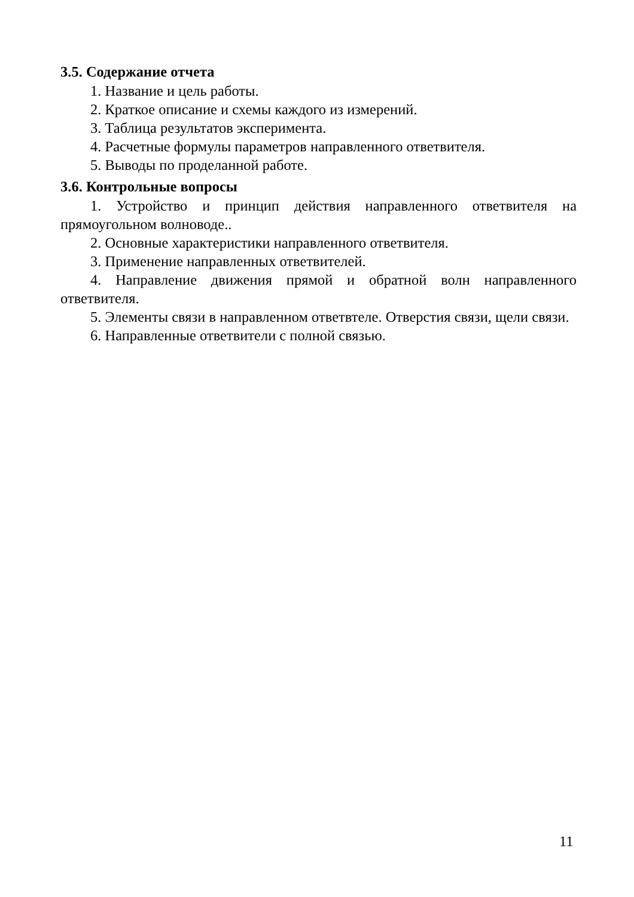3.5. Содержание отчета
1. Название и цель работы.
2. Краткое описание и схемы каждого из измерений.
3. Таблица результатов эксперимента.
4. Расчетные формулы параметров направленного ответвителя.
5. Выводы по проделанной работе.
3.6. Контрольные вопросы
1. Устройство и принцип действия направленного ответвителя на прямоугольном волноводе..
2. Основные характеристики направленного ответвителя.
3. Применение направленных ответвителей.
4. Направление движения прямой и обратной волн направленного ответвителя.
5. Элементы связи в направленном ответвтеле. Отверстия связи, щели связи.
6. Направленные ответвители с полной связью.
11